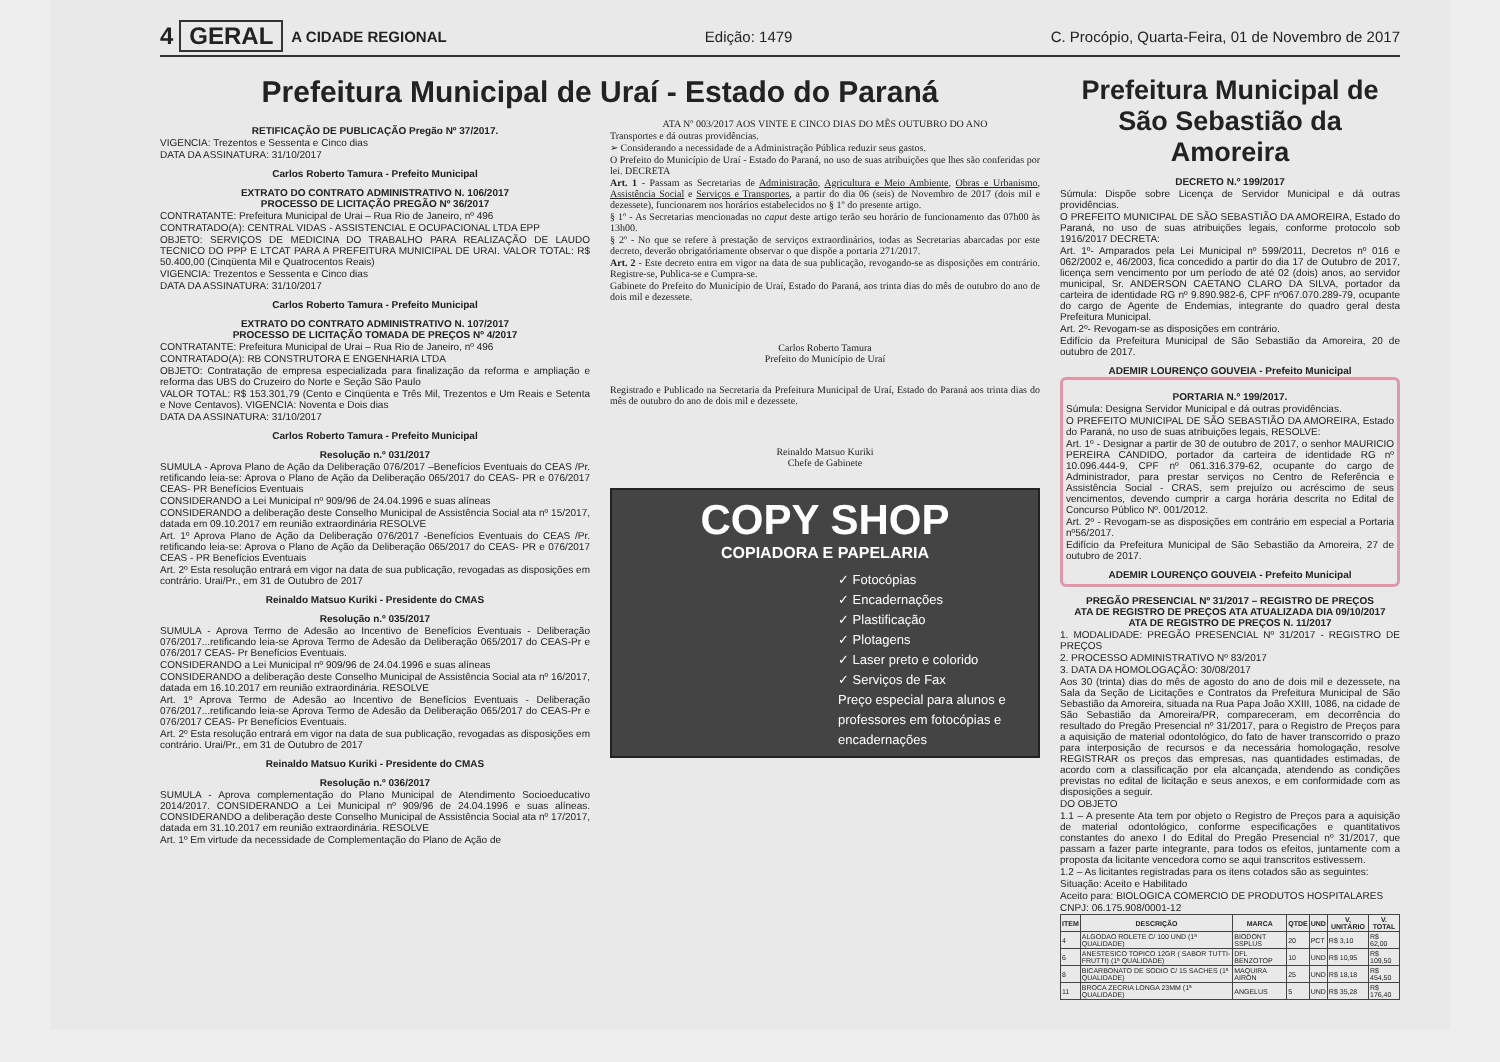4 GERAL A CIDADE REGIONAL Edição: 1479 C. Procópio, Quarta-Feira, 01 de Novembro de 2017
Prefeitura Municipal de Uraí - Estado do Paraná
RETIFICAÇÃO DE PUBLICAÇÃO Pregão Nº 37/2017.
VIGENCIA: Trezentos e Sessenta e Cinco dias
DATA DA ASSINATURA: 31/10/2017
Carlos Roberto Tamura - Prefeito Municipal
EXTRATO DO CONTRATO ADMINISTRATIVO N. 106/2017
PROCESSO DE LICITAÇÃO PREGÃO Nº 36/2017
CONTRATANTE: Prefeitura Municipal de Urai – Rua Rio de Janeiro, nº 496
CONTRATADO(A): CENTRAL VIDAS - ASSISTENCIAL E OCUPACIONAL LTDA EPP
OBJETO: SERVIÇOS DE MEDICINA DO TRABALHO PARA REALIZAÇÃO DE LAUDO TECNICO DO PPP E LTCAT PARA A PREFEITURA MUNICIPAL DE URAI. VALOR TOTAL: R$ 50.400,00 (Cinqüenta Mil e Quatrocentos Reais)
VIGENCIA: Trezentos e Sessenta e Cinco dias
DATA DA ASSINATURA: 31/10/2017
Carlos Roberto Tamura - Prefeito Municipal
EXTRATO DO CONTRATO ADMINISTRATIVO N. 107/2017
PROCESSO DE LICITAÇÃO TOMADA DE PREÇOS Nº 4/2017
CONTRATANTE: Prefeitura Municipal de Urai – Rua Rio de Janeiro, nº 496
CONTRATADO(A): RB CONSTRUTORA E ENGENHARIA LTDA
OBJETO: Contratação de empresa especializada para finalização da reforma e ampliação e reforma das UBS do Cruzeiro do Norte e Seção São Paulo
VALOR TOTAL: R$ 153.301,79 (Cento e Cinqüenta e Três Mil, Trezentos e Um Reais e Setenta e Nove Centavos). VIGENCIA: Noventa e Dois dias
DATA DA ASSINATURA: 31/10/2017
Carlos Roberto Tamura - Prefeito Municipal
Resolução n.º 031/2017
SUMULA - Aprova Plano de Ação da Deliberação 076/2017 –Benefícios Eventuais do CEAS /Pr. retificando leia-se: Aprova o Plano de Ação da Deliberação 065/2017 do CEAS- PR e 076/2017 CEAS- PR Benefícios Eventuais
CONSIDERANDO a Lei Municipal nº 909/96 de 24.04.1996 e suas alíneas
CONSIDERANDO a deliberação deste Conselho Municipal de Assistência Social ata nº 15/2017, datada em 09.10.2017 em reunião extraordinária RESOLVE
Art. 1º Aprova Plano de Ação da Deliberação 076/2017 -Benefícios Eventuais do CEAS /Pr. retificando leia-se: Aprova o Plano de Ação da Deliberação 065/2017 do CEAS- PR e 076/2017 CEAS - PR Benefícios Eventuais
Art. 2º Esta resolução entrará em vigor na data de sua publicação, revogadas as disposições em contrário. Urai/Pr., em 31 de Outubro de 2017
Reinaldo Matsuo Kuriki - Presidente do CMAS
Resolução n.º 035/2017
SUMULA - Aprova Termo de Adesão ao Incentivo de Benefícios Eventuais - Deliberação 076/2017...retificando leia-se Aprova Termo de Adesão da Deliberação 065/2017 do CEAS-Pr e 076/2017 CEAS- Pr Benefícios Eventuais.
CONSIDERANDO a Lei Municipal nº 909/96 de 24.04.1996 e suas alíneas
CONSIDERANDO a deliberação deste Conselho Municipal de Assistência Social ata nº 16/2017, datada em 16.10.2017 em reunião extraordinária. RESOLVE
Art. 1º Aprova Termo de Adesão ao Incentivo de Benefícios Eventuais - Deliberação 076/2017...retificando leia-se Aprova Termo de Adesão da Deliberação 065/2017 do CEAS-Pr e 076/2017 CEAS- Pr Benefícios Eventuais.
Art. 2º Esta resolução entrará em vigor na data de sua publicação, revogadas as disposições em contrário. Urai/Pr., em 31 de Outubro de 2017
Reinaldo Matsuo Kuriki - Presidente do CMAS
Resolução n.º 036/2017
SUMULA - Aprova complementação do Plano Municipal de Atendimento Socioeducativo 2014/2017. CONSIDERANDO a Lei Municipal nº 909/96 de 24.04.1996 e suas alíneas. CONSIDERANDO a deliberação deste Conselho Municipal de Assistência Social ata nº 17/2017, datada em 31.10.2017 em reunião extraordinária. RESOLVE
Art. 1º Em virtude da necessidade de Complementação do Plano de Ação de
ATA Nº 003/2017 AOS VINTE E CINCO DIAS DO MÊS OUTUBRO DO ANO
Transportes e dá outras providências.
➢ Considerando a necessidade de a Administração Pública reduzir seus gastos.
O Prefeito do Município de Uraí - Estado do Paraná, no uso de suas atribuições que lhes são conferidas por lei. DECRETA
Art. 1 - Passam as Secretarias de Administração, Agricultura e Meio Ambiente, Obras e Urbanismo, Assistência Social e Serviços e Transportes, a partir do dia 06 (seis) de Novembro de 2017 (dois mil e dezessete), funcionarem nos horários estabelecidos no § 1º do presente artigo.
§ 1º - As Secretarias mencionadas no caput deste artigo terão seu horário de funcionamento das 07h00 às 13h00.
§ 2º - No que se refere à prestação de serviços extraordinários, todas as Secretarias abarcadas por este decreto, deverão obrigatóriamente observar o que dispõe a portaria 271/2017.
Art. 2 - Este decreto entra em vigor na data de sua publicação, revogando-se as disposições em contrário. Registre-se, Publica-se e Cumpra-se.
Gabinete do Prefeito do Município de Uraí, Estado do Paraná, aos trinta dias do mês de outubro do ano de dois mil e dezessete.
Carlos Roberto Tamura
Prefeito do Município de Uraí
Registrado e Publicado na Secretaria da Prefeitura Municipal de Uraí, Estado do Paraná aos trinta dias do mês de outubro do ano de dois mil e dezessete.
Reinaldo Matsuo Kuriki
Chefe de Gabinete
COPY SHOP
COPIADORA E PAPELARIA
✓ Fotocópias
✓ Encadernações
✓ Plastificação
✓ Plotagens
✓ Laser preto e colorido
✓ Serviços de Fax
Preço especial para alunos e professores em fotocópias e encadernações
Prefeitura Municipal de São Sebastião da Amoreira
DECRETO N.º 199/2017
Súmula: Dispõe sobre Licença de Servidor Municipal e dá outras providências.
O PREFEITO MUNICIPAL DE SÃO SEBASTIÃO DA AMOREIRA, Estado do Paraná, no uso de suas atribuições legais, conforme protocolo sob 1916/2017 DECRETA:
Art. 1º- Amparados pela Lei Municipal nº 599/2011, Decretos nº 016 e 062/2002 e, 46/2003, fica concedido a partir do dia 17 de Outubro de 2017, licença sem vencimento por um período de até 02 (dois) anos, ao servidor municipal, Sr. ANDERSON CAETANO CLARO DA SILVA, portador da carteira de identidade RG nº 9.890.982-6, CPF nº067.070.289-79, ocupante do cargo de Agente de Endemias, integrante do quadro geral desta Prefeitura Municipal.
Art. 2º- Revogam-se as disposições em contrário.
Edifício da Prefeitura Municipal de São Sebastião da Amoreira, 20 de outubro de 2017.
ADEMIR LOURENÇO GOUVEIA - Prefeito Municipal
PORTARIA N.º 199/2017.
Súmula: Designa Servidor Municipal e dá outras providências.
O PREFEITO MUNICIPAL DE SÃO SEBASTIÃO DA AMOREIRA, Estado do Paraná, no uso de suas atribuições legais, RESOLVE:
Art. 1º - Designar a partir de 30 de outubro de 2017, o senhor MAURICIO PEREIRA CANDIDO, portador da carteira de identidade RG nº 10.096.444-9, CPF nº 061.316.379-62, ocupante do cargo de Administrador, para prestar serviços no Centro de Referência e Assistência Social - CRAS, sem prejuízo ou acréscimo de seus vencimentos, devendo cumprir a carga horária descrita no Edital de Concurso Público Nº. 001/2012.
Art. 2º - Revogam-se as disposições em contrário em especial a Portaria nº56/2017.
Edifício da Prefeitura Municipal de São Sebastião da Amoreira, 27 de outubro de 2017.
ADEMIR LOURENÇO GOUVEIA - Prefeito Municipal
PREGÃO PRESENCIAL Nº 31/2017 – REGISTRO DE PREÇOS
ATA DE REGISTRO DE PREÇOS ATA ATUALIZADA DIA 09/10/2017
ATA DE REGISTRO DE PREÇOS N. 11/2017
1. MODALIDADE: PREGÃO PRESENCIAL Nº 31/2017 - REGISTRO DE PREÇOS
2. PROCESSO ADMINISTRATIVO Nº 83/2017
3. DATA DA HOMOLOGAÇÃO: 30/08/2017
Aos 30 (trinta) dias do mês de agosto do ano de dois mil e dezessete, na Sala da Seção de Licitações e Contratos da Prefeitura Municipal de São Sebastião da Amoreira, situada na Rua Papa João XXIII, 1086, na cidade de São Sebastião da Amoreira/PR, compareceram, em decorrência do resultado do Pregão Presencial nº 31/2017, para o Registro de Preços para a aquisição de material odontológico, do fato de haver transcorrido o prazo para interposição de recursos e da necessária homologação, resolve REGISTRAR os preços das empresas, nas quantidades estimadas, de acordo com a classificação por ela alcançada, atendendo as condições previstas no edital de licitação e seus anexos, e em conformidade com as disposições a seguir.
DO OBJETO
1.1 – A presente Ata tem por objeto o Registro de Preços para a aquisição de material odontológico, conforme especificações e quantitativos constantes do anexo I do Edital do Pregão Presencial nº 31/2017, que passam a fazer parte integrante, para todos os efeitos, juntamente com a proposta da licitante vencedora como se aqui transcritos estivessem.
1.2 – As licitantes registradas para os itens cotados são as seguintes:
Situação: Aceito e Habilitado
Aceito para: BIOLOGICA COMERCIO DE PRODUTOS HOSPITALARES
CNPJ: 06.175.908/0001-12
| ITEM | DESCRIÇÃO | MARCA | QTDE | UND | V. UNITÁRIO | V. TOTAL |
| --- | --- | --- | --- | --- | --- | --- |
| 4 | ALGODAO ROLETE C/ 100 UND (1ª QUALIDADE) | BIODONT SSPLUS | 20 | PCT | R$ 3,10 | R$ 62,00 |
| 6 | ANESTESICO TOPICO 12GR ( SABOR TUTTI-FRUTTI) (1ª QUALIDADE) | DFL BENZOTOP | 10 | UND | R$ 10,95 | R$ 109,50 |
| 8 | BICARBONATO DE SODIO C/ 15 SACHES (1ª QUALIDADE) | MAQUIRA AIRON | 25 | UND | R$ 18,18 | R$ 454,50 |
| 11 | BROCA ZECRIA LONGA 23MM (1ª QUALIDADE) | ANGELUS | 5 | UND | R$ 35,28 | R$ 176,40 |